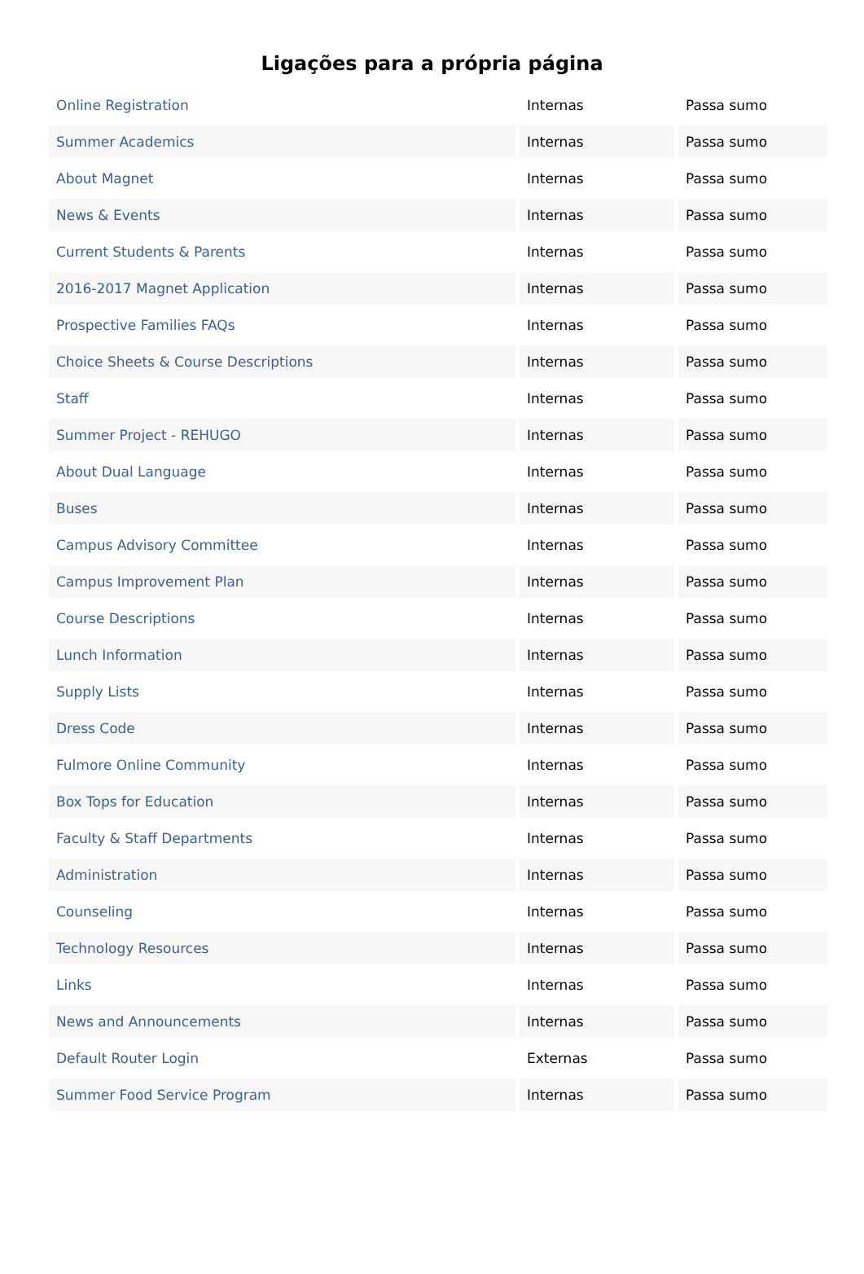Ligações para a própria página
| Online Registration | Internas | Passa sumo |
| Summer Academics | Internas | Passa sumo |
| About Magnet | Internas | Passa sumo |
| News & Events | Internas | Passa sumo |
| Current Students & Parents | Internas | Passa sumo |
| 2016-2017 Magnet Application | Internas | Passa sumo |
| Prospective Families FAQs | Internas | Passa sumo |
| Choice Sheets & Course Descriptions | Internas | Passa sumo |
| Staff | Internas | Passa sumo |
| Summer Project - REHUGO | Internas | Passa sumo |
| About Dual Language | Internas | Passa sumo |
| Buses | Internas | Passa sumo |
| Campus Advisory Committee | Internas | Passa sumo |
| Campus Improvement Plan | Internas | Passa sumo |
| Course Descriptions | Internas | Passa sumo |
| Lunch Information | Internas | Passa sumo |
| Supply Lists | Internas | Passa sumo |
| Dress Code | Internas | Passa sumo |
| Fulmore Online Community | Internas | Passa sumo |
| Box Tops for Education | Internas | Passa sumo |
| Faculty & Staff Departments | Internas | Passa sumo |
| Administration | Internas | Passa sumo |
| Counseling | Internas | Passa sumo |
| Technology Resources | Internas | Passa sumo |
| Links | Internas | Passa sumo |
| News and Announcements | Internas | Passa sumo |
| Default Router Login | Externas | Passa sumo |
| Summer Food Service Program | Internas | Passa sumo |